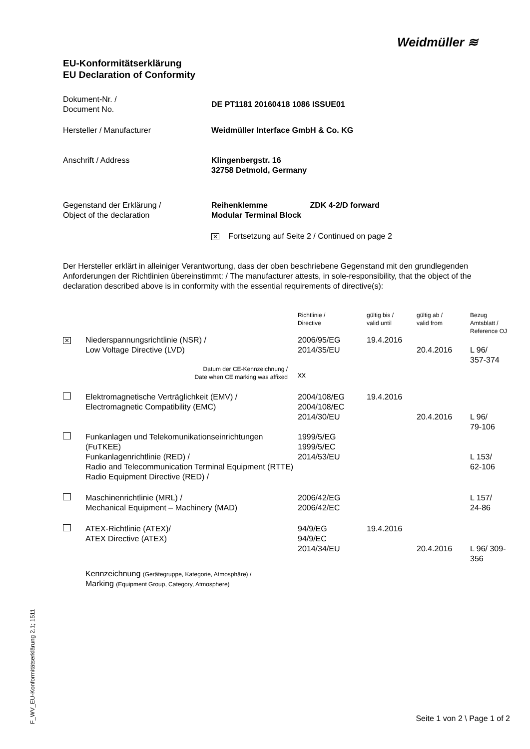Weidmüller ≋
EU-Konformitätserklärung
EU Declaration of Conformity
Dokument-Nr. /
Document No.
DE PT1181 20160418 1086 ISSUE01
Hersteller / Manufacturer Weidmüller Interface GmbH & Co. KG
Anschrift / Address Klingenbergstr. 16
32758 Detmold, Germany
Gegenstand der Erklärung /
Object of the declaration
Reihenklemme ZDK 4-2/D forward
Modular Terminal Block
✕ Fortsetzung auf Seite 2 / Continued on page 2
Der Hersteller erklärt in alleiniger Verantwortung, dass der oben beschriebene Gegenstand mit den grundlegenden Anforderungen der Richtlinien übereinstimmt: / The manufacturer attests, in sole-responsibility, that the object of the declaration described above is in conformity with the essential requirements of directive(s):
| | | Richtlinie / Directive | gültig bis / valid until | gültig ab / valid from | Bezug Amtsblatt / Reference OJ |
| ✕ | Niederspannungsrichtlinie (NSR) / Low Voltage Directive (LVD) | 2006/95/EG 2014/35/EU | 19.4.2016 | 20.4.2016 | L 96/ 357-374 |
| | Datum der CE-Kennzeichnung / Date when CE marking was affixed | xx | | | |
| | Elektromagnetische Verträglichkeit (EMV) / Electromagnetic Compatibility (EMC) | 2004/108/EG 2004/108/EC 2014/30/EU | 19.4.2016 | 20.4.2016 | L 96/ 79-106 |
| | Funkanlagen und Telekomunikationseinrichtungen (FuTKEE) Funkanlagenrichtlinie (RED) / Radio and Telecommunication Terminal Equipment (RTTE) Radio Equipment Directive (RED) / | 1999/5/EG 1999/5/EC 2014/53/EU | | | L 153/ 62-106 |
| | Maschinenrichtlinie (MRL) / Mechanical Equipment – Machinery (MAD) | 2006/42/EG 2006/42/EC | | | L 157/ 24-86 |
| | ATEX-Richtlinie (ATEX)/ ATEX Directive (ATEX) | 94/9/EG 94/9/EC 2014/34/EU | 19.4.2016 | 20.4.2016 | L 96/ 309-356 |
| | Kennzeichnung (Gerätegruppe, Kategorie, Atmosphäre) / Marking (Equipment Group, Category, Atmosphere) | | | | |
F_WV_EU-Konformitätserklärung 2.1; 1511
Seite 1 von 2 \ Page 1 of 2